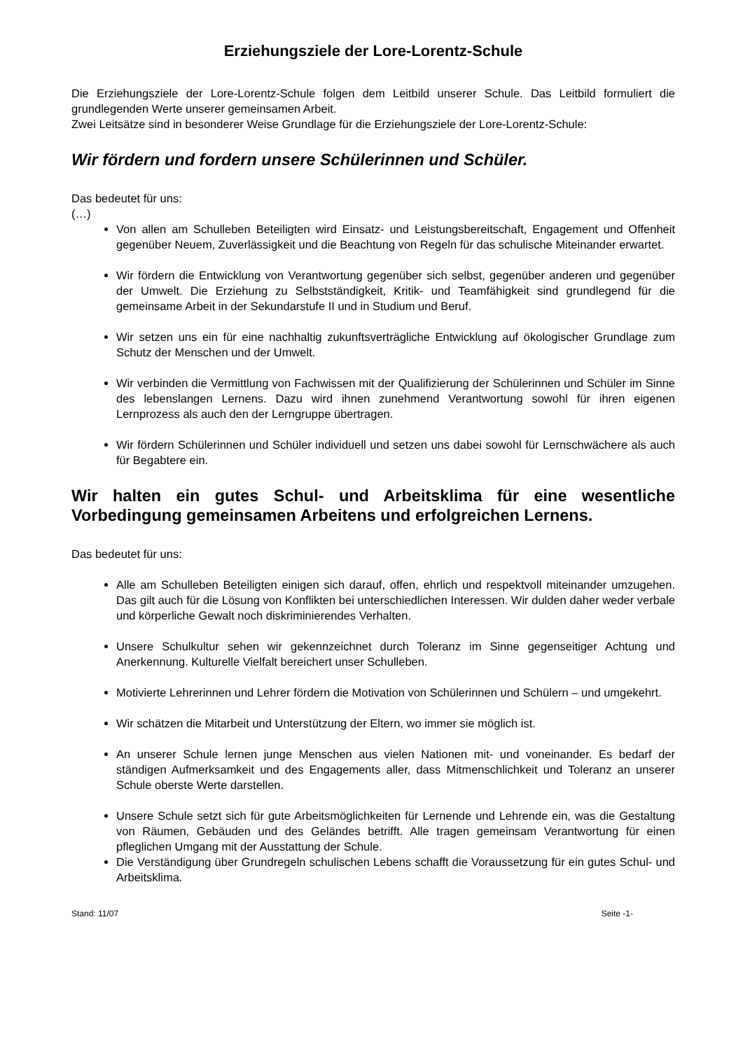Erziehungsziele der Lore-Lorentz-Schule
Die Erziehungsziele der Lore-Lorentz-Schule folgen dem Leitbild unserer Schule. Das Leitbild formuliert die grundlegenden Werte unserer gemeinsamen Arbeit.
Zwei Leitsätze sind in besonderer Weise Grundlage für die Erziehungsziele der Lore-Lorentz-Schule:
Wir fördern und fordern unsere Schülerinnen und Schüler.
Das bedeutet für uns:
(…)
Von allen am Schulleben Beteiligten wird Einsatz- und Leistungsbereitschaft, Engagement und Offenheit gegenüber Neuem, Zuverlässigkeit und die Beachtung von Regeln für das schulische Miteinander erwartet.
Wir fördern die Entwicklung von Verantwortung gegenüber sich selbst, gegenüber anderen und gegenüber der Umwelt. Die Erziehung zu Selbstständigkeit, Kritik- und Teamfähigkeit sind grundlegend für die gemeinsame Arbeit in der Sekundarstufe II und in Studium und Beruf.
Wir setzen uns ein für eine nachhaltig zukunftsverträgliche Entwicklung auf ökologischer Grundlage zum Schutz der Menschen und der Umwelt.
Wir verbinden die Vermittlung von Fachwissen mit der Qualifizierung der Schülerinnen und Schüler im Sinne des lebenslangen Lernens. Dazu wird ihnen zunehmend Verantwortung sowohl für ihren eigenen Lernprozess als auch den der Lerngruppe übertragen.
Wir fördern Schülerinnen und Schüler individuell und setzen uns dabei sowohl für Lernschwächere als auch für Begabtere ein.
Wir halten ein gutes Schul- und Arbeitsklima für eine wesentliche Vorbedingung gemeinsamen Arbeitens und erfolgreichen Lernens.
Das bedeutet für uns:
Alle am Schulleben Beteiligten einigen sich darauf, offen, ehrlich und respektvoll miteinander umzugehen. Das gilt auch für die Lösung von Konflikten bei unterschiedlichen Interessen. Wir dulden daher weder verbale und körperliche Gewalt noch diskriminierendes Verhalten.
Unsere Schulkultur sehen wir gekennzeichnet durch Toleranz im Sinne gegenseitiger Achtung und Anerkennung. Kulturelle Vielfalt bereichert unser Schulleben.
Motivierte Lehrerinnen und Lehrer fördern die Motivation von Schülerinnen und Schülern – und umgekehrt.
Wir schätzen die Mitarbeit und Unterstützung der Eltern, wo immer sie möglich ist.
An unserer Schule lernen junge Menschen aus vielen Nationen mit- und voneinander. Es bedarf der ständigen Aufmerksamkeit und des Engagements aller, dass Mitmenschlichkeit und Toleranz an unserer Schule oberste Werte darstellen.
Unsere Schule setzt sich für gute Arbeitsmöglichkeiten für Lernende und Lehrende ein, was die Gestaltung von Räumen, Gebäuden und des Geländes betrifft. Alle tragen gemeinsam Verantwortung für einen pfleglichen Umgang mit der Ausstattung der Schule.
Die Verständigung über Grundregeln schulischen Lebens schafft die Voraussetzung für ein gutes Schul- und Arbeitsklima.
Stand: 11/07 Seite -1-